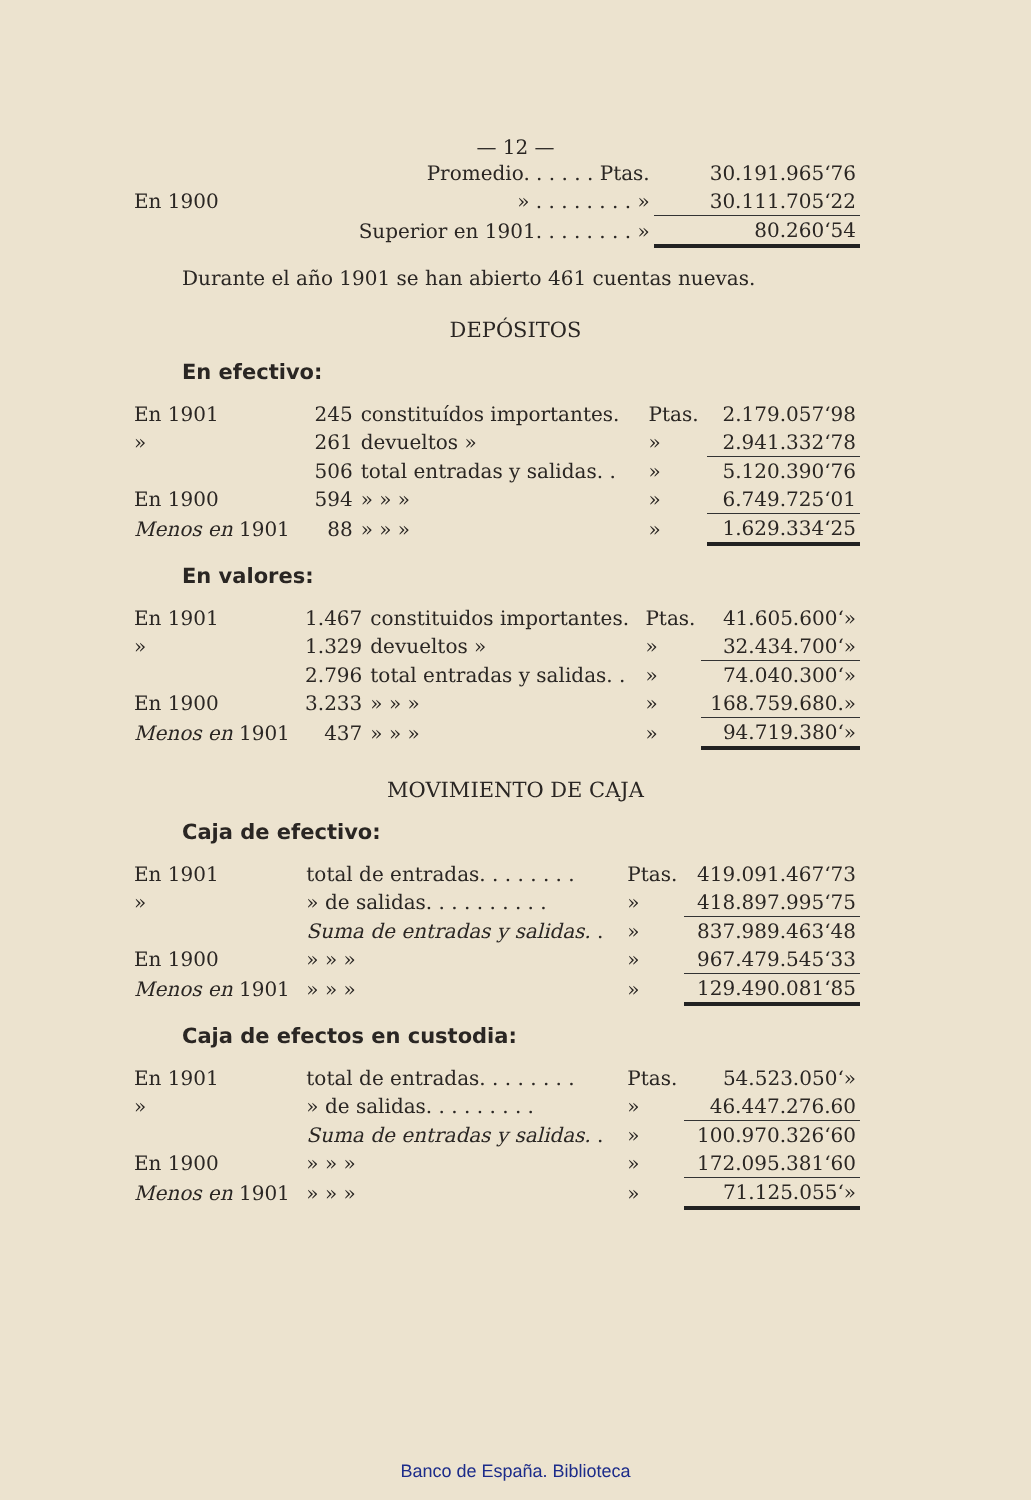— 12 —
| | Promedio. . . . . . Ptas. | 30.191.965‘76 |
| En 1900 | » . . . . . . . . » | 30.111.705‘22 |
| | Superior en 1901. . . . . . . . » | 80.260‘54 |
Durante el año 1901 se han abierto 461 cuentas nuevas.
DEPÓSITOS
En efectivo:
| En 1901 | 245 | constituídos importantes. | Ptas. | 2.179.057‘98 |
| » | 261 | devueltos » | » | 2.941.332‘78 |
| | 506 | total entradas y salidas. . | » | 5.120.390‘76 |
| En 1900 | 594 | » » » | » | 6.749.725‘01 |
| Menos en 1901 | 88 | » » » | » | 1.629.334‘25 |
En valores:
| En 1901 | 1.467 | constituidos importantes. | Ptas. | 41.605.600‘» |
| » | 1.329 | devueltos » | » | 32.434.700‘» |
| | 2.796 | total entradas y salidas. . | » | 74.040.300‘» |
| En 1900 | 3.233 | » » » | » | 168.759.680.» |
| Menos en 1901 | 437 | » » » | » | 94.719.380‘» |
MOVIMIENTO DE CAJA
Caja de efectivo:
| En 1901 | total de entradas. . . . . . . . | Ptas. | 419.091.467‘73 |
| » | » de salidas. . . . . . . . . . | » | 418.897.995‘75 |
| | Suma de entradas y salidas. . | » | 837.989.463‘48 |
| En 1900 | » » » | » | 967.479.545‘33 |
| Menos en 1901 | » » » | » | 129.490.081‘85 |
Caja de efectos en custodia:
| En 1901 | total de entradas. . . . . . . . | Ptas. | 54.523.050‘» |
| » | » de salidas. . . . . . . . . | » | 46.447.276.60 |
| | Suma de entradas y salidas. . | » | 100.970.326‘60 |
| En 1900 | » » » | » | 172.095.381‘60 |
| Menos en 1901 | » » » | » | 71.125.055‘» |
Banco de España. Biblioteca